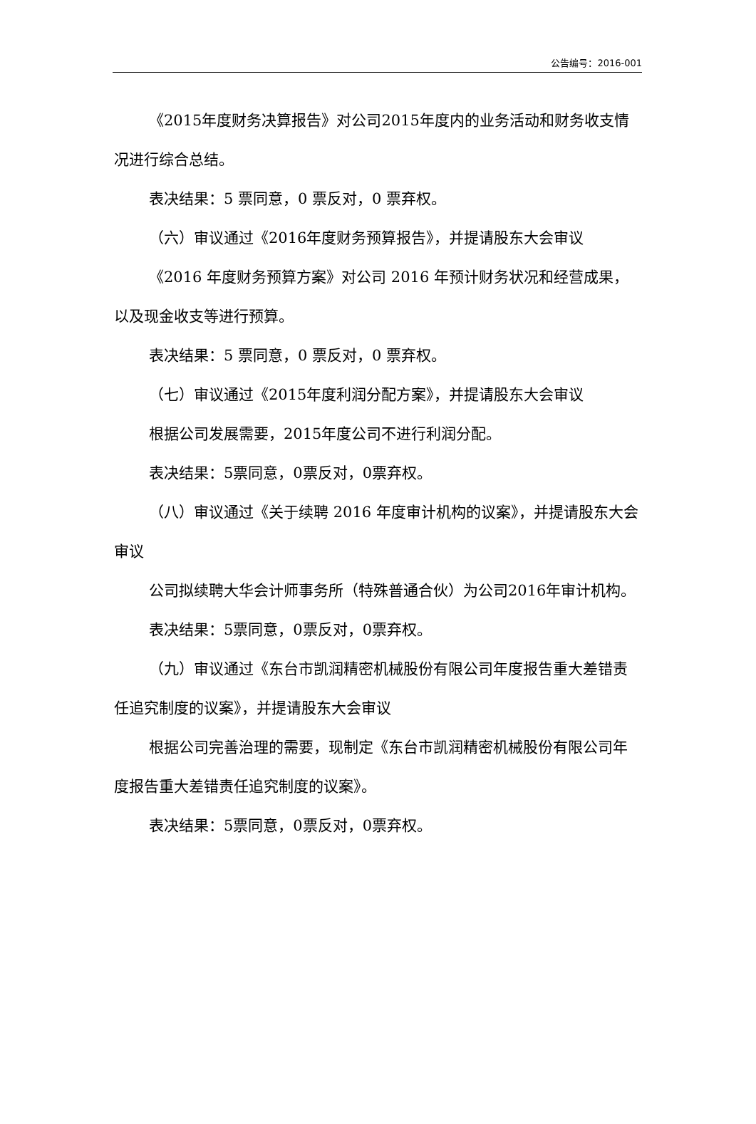公告编号：2016-001
《2015年度财务决算报告》对公司2015年度内的业务活动和财务收支情况进行综合总结。
表决结果：5 票同意，0 票反对，0 票弃权。
（六）审议通过《2016年度财务预算报告》，并提请股东大会审议
《2016 年度财务预算方案》对公司 2016 年预计财务状况和经营成果，以及现金收支等进行预算。
表决结果：5 票同意，0 票反对，0 票弃权。
（七）审议通过《2015年度利润分配方案》，并提请股东大会审议
根据公司发展需要，2015年度公司不进行利润分配。
表决结果：5票同意，0票反对，0票弃权。
（八）审议通过《关于续聘 2016 年度审计机构的议案》，并提请股东大会审议
公司拟续聘大华会计师事务所（特殊普通合伙）为公司2016年审计机构。
表决结果：5票同意，0票反对，0票弃权。
（九）审议通过《东台市凯润精密机械股份有限公司年度报告重大差错责任追究制度的议案》，并提请股东大会审议
根据公司完善治理的需要，现制定《东台市凯润精密机械股份有限公司年度报告重大差错责任追究制度的议案》。
表决结果：5票同意，0票反对，0票弃权。